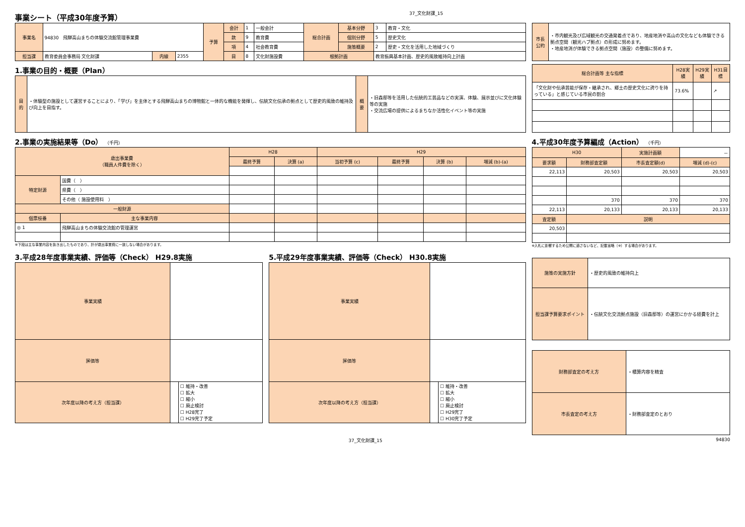事業シート（平成30年度予算）
37_文化財課_15
| 事業名 | 94830 飛騨高山まちの体験交流館管理事業費 | | | 予算 | 会計 | 1 | 一般会計 | 総合計画 | 基本分野 | 3 | 教育・文化 |
| | | | | | 款 | 9 | 教育費 | | 個別分野 | 5 | 歴史文化 |
| | | | | | 項 | 4 | 社会教育費 | | 施策概要 | 2 | 歴史・文化を活用した地域づくり |
| 担当課 | 教育委員会事務局 文化財課 | 内線 | 2355 | | 目 | 8 | 文化財施設費 | 根拠計画 | | 教育振興基本計画、歴史的風致維持向上計画 | |
| 市長公約 | ・市内観光及び広域観光の交通発着点であり、地産地消や高山の文化なども体験できる拠点空間（観光ハブ拠点）の形成に努めます。 ・地産地消が体験できる拠点空間（施設）の整備に努めます。 |
1.事業の目的・概要（Plan）
| 目的 | ・体験型の施設として運営することにより、「学び」を主体とする飛騨高山まちの博物館と一体的な機能を発揮し、伝統文化伝承の拠点として歴史的風致の維持及び向上を目指す。 | 概要 | ・旧森邸等を活用した伝統的工芸品などの実演、体験、展示並びに文化体験等の実施 ・交流広場の提供によるまちなか活性化イベント等の実施 |
| 総合計画等 主な指標 | H28実績 | H29実績 | H31目標 |
| --- | --- | --- | --- |
| 「文化財や伝承芸能が保存・継承され、郷土の歴史文化に誇りを持っている」と感じている市民の割合 | 73.6% | | ↗ |
2.事業の実施結果等（Do） （千円）
| 歳出事業費 （職員人件費を除く） | | H28 | | H29 | | | |
| | | 最終予算 | 決算 (a) | 当初予算 (c) | 最終予算 | 決算 (b) | 増減 (b)-(a) |
| 特定財源 | 国費（ ） | | | | | | |
| | 県費（ ） | | | | | | |
| | その他（ 施設使用料 ） | | | | | | |
| 一般財源 | | | | | | | |
| 個票枝番 | 主な事業内容 | | | | | | |
| ◎ 1 | 飛騨高山まちの体験交流館の管理運営 | | | | | | |
※下段は主な事業内容を抜き出したものであり、計が歳出事業費に一致しない場合があります。
4.平成30年度予算編成（Action） （千円）
| H30 | | 実施計画額 | － |
| 要求額 | 財務部査定額 | 市長査定額(d) | 増減 (d)-(c) |
| 22,113 | 20,503 | 20,503 | 20,503 |
| | 370 | 370 | 370 |
| 22,113 | 20,133 | 20,133 | 20,133 |
| 査定額 | 説明 | | |
| 20,503 | | | |
※入札に影響するため公開に適さないなど、記載省略（※）する場合があります。
3.平成28年度事業実績、評価等（Check） H29.8実施
| 事業実績 | | |
| 評価等 | | |
| 次年度以降の考え方（担当課） | | ☐ 維持・改善 ☐ 拡大 ☐ 縮小 ☐ 廃止検討 ☐ H28完了 ☐ H29完了予定 |
5.平成29年度事業実績、評価等（Check） H30.8実施
| 事業実績 | | |
| 評価等 | | |
| 次年度以降の考え方（担当課） | | ☐ 維持・改善 ☐ 拡大 ☐ 縮小 ☐ 廃止検討 ☐ H29完了 ☐ H30完了予定 |
| 施策の実施方針 | ・歴史的風致の維持向上 |
| 担当課予算要求ポイント | ・伝統文化交流拠点施設（旧森邸等）の運営にかかる経費を計上 |
| 財務部査定の考え方 | ・積算内容を精査 |
| 市長査定の考え方 | ・財務部査定のとおり |
37_文化財課_15 94830